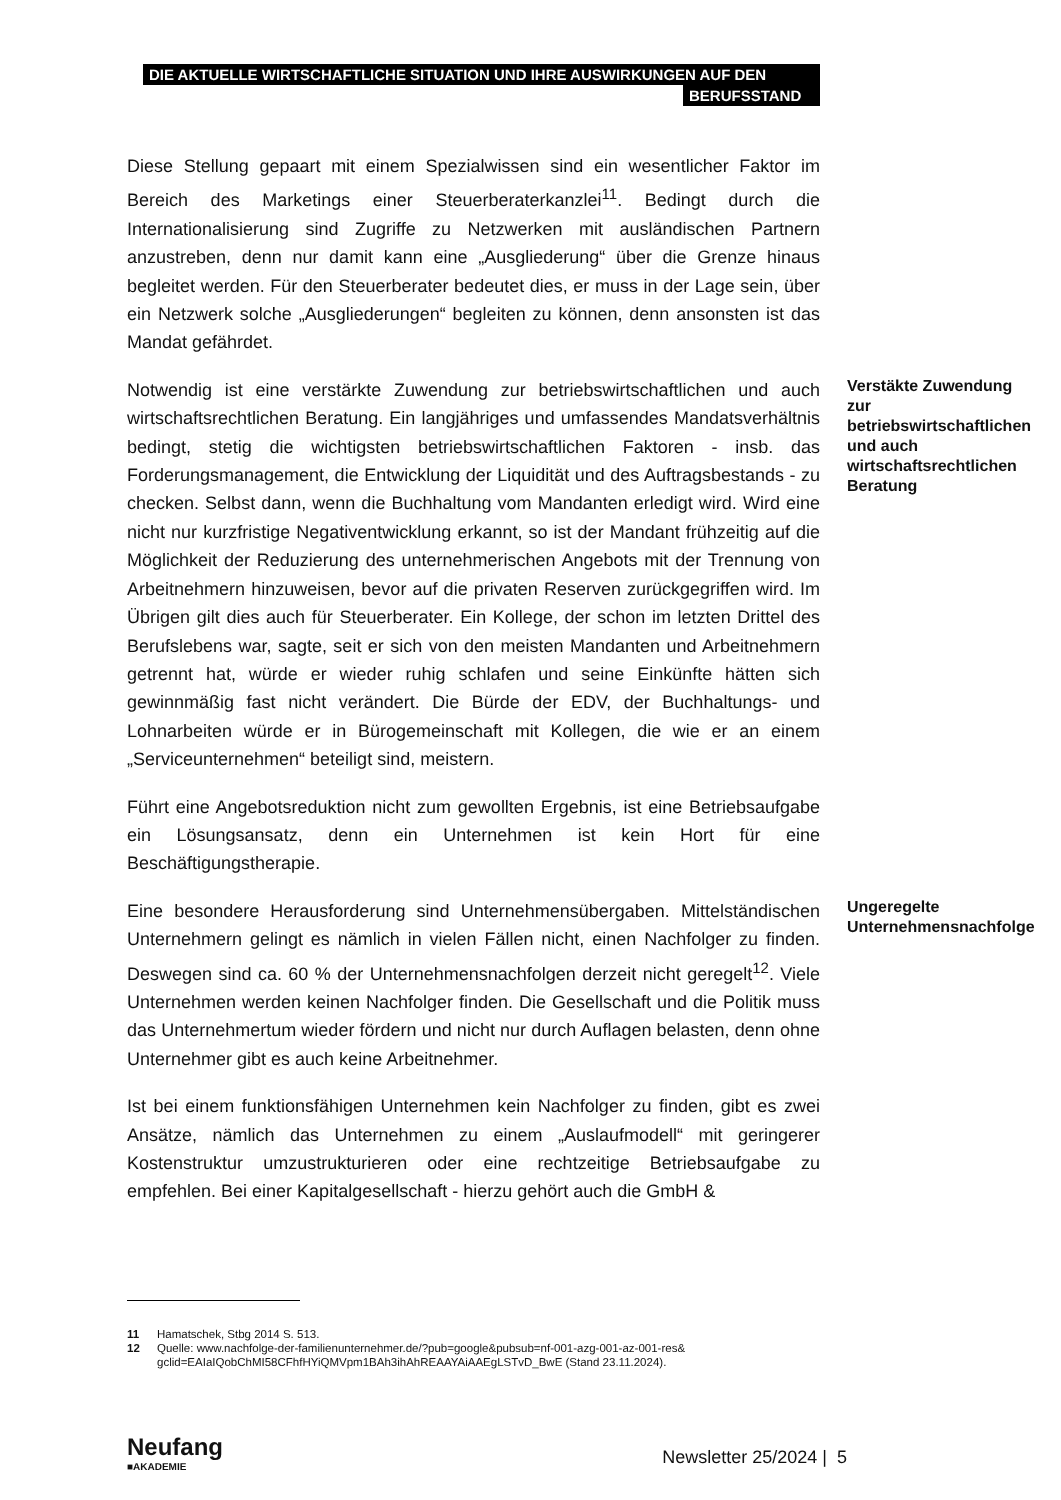DIE AKTUELLE WIRTSCHAFTLICHE SITUATION UND IHRE AUSWIRKUNGEN AUF DEN
BERUFSSTAND
Diese Stellung gepaart mit einem Spezialwissen sind ein wesentlicher Faktor im Bereich des Marketings einer Steuerberaterkanzlei<sup>11</sup>. Bedingt durch die Internationalisierung sind Zugriffe zu Netzwerken mit ausländischen Partnern anzustreben, denn nur damit kann eine „Ausgliederung“ über die Grenze hinaus begleitet werden. Für den Steuerberater bedeutet dies, er muss in der Lage sein, über ein Netzwerk solche „Ausgliederungen“ begleiten zu können, denn ansonsten ist das Mandat gefährdet.
Notwendig ist eine verstärkte Zuwendung zur betriebswirtschaftlichen und auch wirtschaftsrechtlichen Beratung. Ein langjähriges und umfassendes Mandatsverhältnis bedingt, stetig die wichtigsten betriebswirtschaftlichen Faktoren - insb. das Forderungsmanagement, die Entwicklung der Liquidität und des Auftragsbestands - zu checken. Selbst dann, wenn die Buchhaltung vom Mandanten erledigt wird. Wird eine nicht nur kurzfristige Negativentwicklung erkannt, so ist der Mandant frühzeitig auf die Möglichkeit der Reduzierung des unternehmerischen Angebots mit der Trennung von Arbeitnehmern hinzuweisen, bevor auf die privaten Reserven zurückgegriffen wird. Im Übrigen gilt dies auch für Steuerberater. Ein Kollege, der schon im letzten Drittel des Berufslebens war, sagte, seit er sich von den meisten Mandanten und Arbeitnehmern getrennt hat, würde er wieder ruhig schlafen und seine Einkünfte hätten sich gewinnmäßig fast nicht verändert. Die Bürde der EDV, der Buchhaltungs- und Lohnarbeiten würde er in Bürogemeinschaft mit Kollegen, die wie er an einem „Serviceunternehmen“ beteiligt sind, meistern.
Verstäkte Zuwendung zur betriebswirtschaftlichen und auch wirtschaftsrechtlichen Beratung
Führt eine Angebotsreduktion nicht zum gewollten Ergebnis, ist eine Betriebsaufgabe ein Lösungsansatz, denn ein Unternehmen ist kein Hort für eine Beschäftigungstherapie.
Eine besondere Herausforderung sind Unternehmensübergaben. Mittelständischen Unternehmern gelingt es nämlich in vielen Fällen nicht, einen Nachfolger zu finden. Deswegen sind ca. 60 % der Unternehmensnachfolgen derzeit nicht geregelt<sup>12</sup>. Viele Unternehmen werden keinen Nachfolger finden. Die Gesellschaft und die Politik muss das Unternehmertum wieder fördern und nicht nur durch Auflagen belasten, denn ohne Unternehmer gibt es auch keine Arbeitnehmer.
Ungeregelte Unternehmensnachfolge
Ist bei einem funktionsfähigen Unternehmen kein Nachfolger zu finden, gibt es zwei Ansätze, nämlich das Unternehmen zu einem „Auslaufmodell“ mit geringerer Kostenstruktur umzustrukturieren oder eine rechtzeitige Betriebsaufgabe zu empfehlen. Bei einer Kapitalgesellschaft - hierzu gehört auch die GmbH &
11 Hamatschek, Stbg 2014 S. 513.
12 Quelle: www.nachfolge-der-familienunternehmer.de/?pub=google&pubsub=nf-001-azg-001-az-001-res& gclid=EAIaIQobChMI58CFhfHYiQMVpm1BAh3ihAhREAAYAiAAEgLSTvD_BwE (Stand 23.11.2024).
Neufang
■AKADEMIE
Newsletter 25/2024 | 5